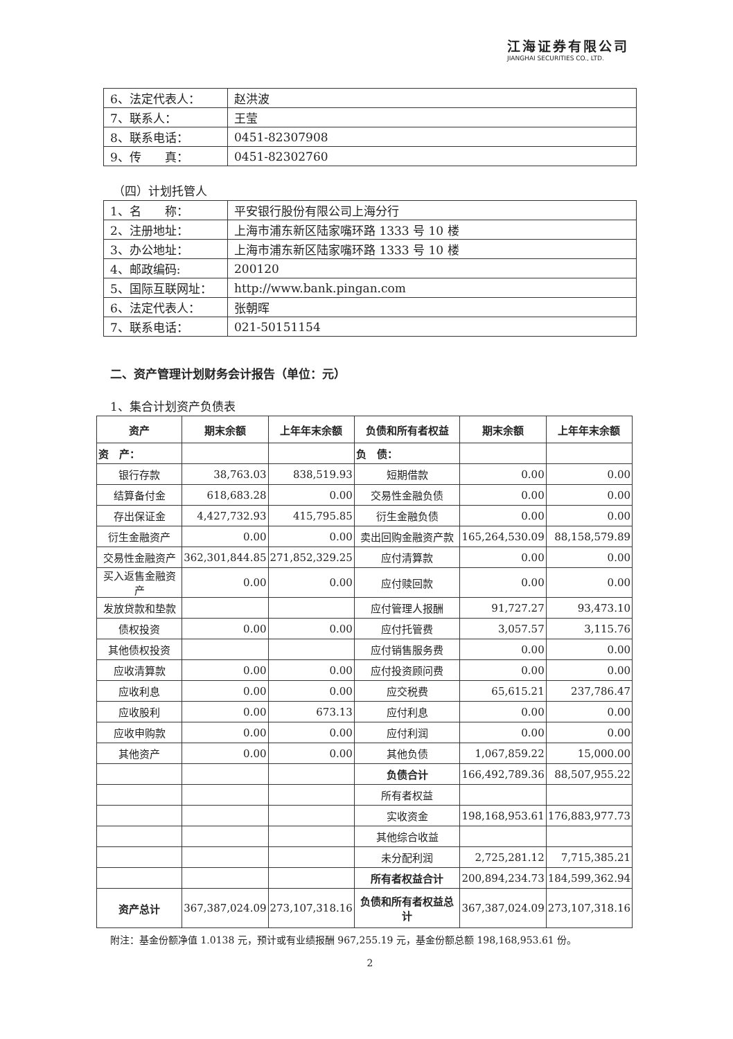江海证券有限公司
JIANGHAI SECURITIES CO., LTD.
| 6、法定代表人： | 赵洪波 |
| 7、联系人： | 王莹 |
| 8、联系电话： | 0451-82307908 |
| 9、传 真： | 0451-82302760 |
（四）计划托管人
| 1、名 称： | 平安银行股份有限公司上海分行 |
| 2、注册地址： | 上海市浦东新区陆家嘴环路 1333 号 10 楼 |
| 3、办公地址： | 上海市浦东新区陆家嘴环路 1333 号 10 楼 |
| 4、邮政编码: | 200120 |
| 5、国际互联网址： | http://www.bank.pingan.com |
| 6、法定代表人： | 张朝晖 |
| 7、联系电话： | 021-50151154 |
二、资产管理计划财务会计报告（单位：元）
1、集合计划资产负债表
| 资产 | 期末余额 | 上年年末余额 | 负债和所有者权益 | 期末余额 | 上年年末余额 |
| --- | --- | --- | --- | --- | --- |
| 资 产： | | | 负 债： | | |
| 银行存款 | 38,763.03 | 838,519.93 | 短期借款 | 0.00 | 0.00 |
| 结算备付金 | 618,683.28 | 0.00 | 交易性金融负债 | 0.00 | 0.00 |
| 存出保证金 | 4,427,732.93 | 415,795.85 | 衍生金融负债 | 0.00 | 0.00 |
| 衍生金融资产 | 0.00 | 0.00 | 卖出回购金融资产款 | 165,264,530.09 | 88,158,579.89 |
| 交易性金融资产 | 362,301,844.85 | 271,852,329.25 | 应付清算款 | 0.00 | 0.00 |
| 买入返售金融资产 | 0.00 | 0.00 | 应付赎回款 | 0.00 | 0.00 |
| 发放贷款和垫款 | | | 应付管理人报酬 | 91,727.27 | 93,473.10 |
| 债权投资 | 0.00 | 0.00 | 应付托管费 | 3,057.57 | 3,115.76 |
| 其他债权投资 | | | 应付销售服务费 | 0.00 | 0.00 |
| 应收清算款 | 0.00 | 0.00 | 应付投资顾问费 | 0.00 | 0.00 |
| 应收利息 | 0.00 | 0.00 | 应交税费 | 65,615.21 | 237,786.47 |
| 应收股利 | 0.00 | 673.13 | 应付利息 | 0.00 | 0.00 |
| 应收申购款 | 0.00 | 0.00 | 应付利润 | 0.00 | 0.00 |
| 其他资产 | 0.00 | 0.00 | 其他负债 | 1,067,859.22 | 15,000.00 |
| | | | 负债合计 | 166,492,789.36 | 88,507,955.22 |
| | | | 所有者权益 | | |
| | | | 实收资金 | 198,168,953.61 | 176,883,977.73 |
| | | | 其他综合收益 | | |
| | | | 未分配利润 | 2,725,281.12 | 7,715,385.21 |
| | | | 所有者权益合计 | 200,894,234.73 | 184,599,362.94 |
| 资产总计 | 367,387,024.09 | 273,107,318.16 | 负债和所有者权益总计 | 367,387,024.09 | 273,107,318.16 |
附注：基金份额净值 1.0138 元，预计或有业绩报酬 967,255.19 元，基金份额总额 198,168,953.61 份。
2